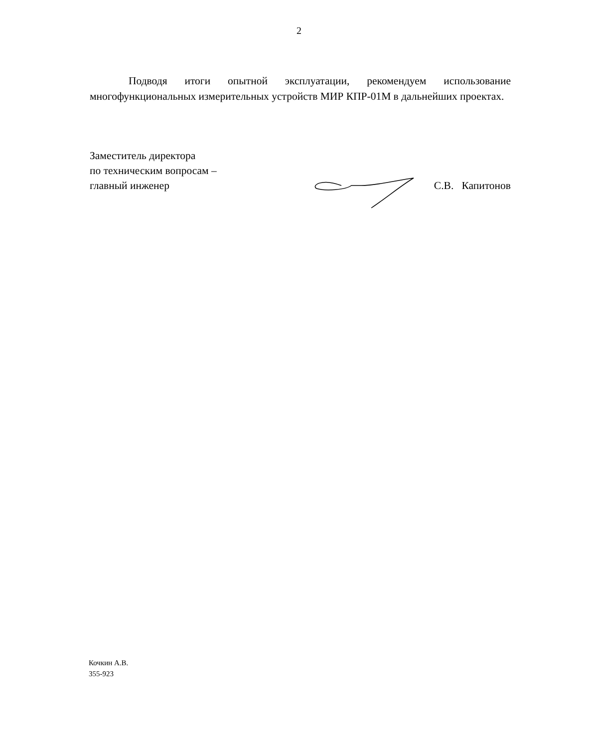2
Подводя итоги опытной эксплуатации, рекомендуем использование многофункциональных измерительных устройств МИР КПР-01М в дальнейших проектах.
Заместитель директора
по техническим вопросам –
главный инженер
С.В. Капитонов
Кочкин А.В.
355-923